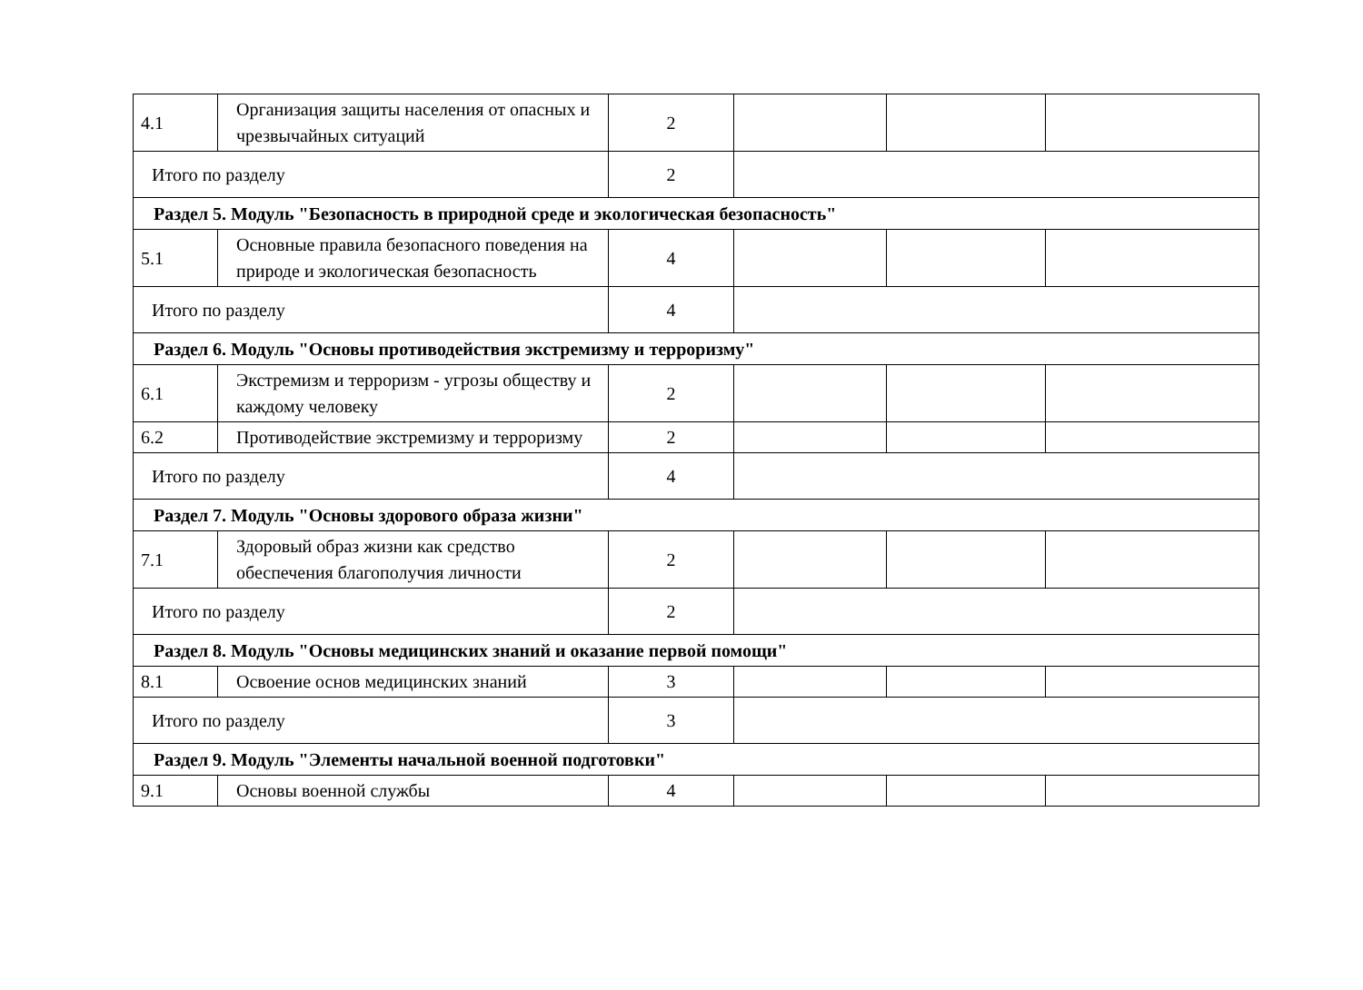| 4.1 | Организация защиты населения от опасных и чрезвычайных ситуаций | 2 | | | |
| Итого по разделу | | 2 | | | |
| Раздел 5. Модуль "Безопасность в природной среде и экологическая безопасность" | | | | | |
| 5.1 | Основные правила безопасного поведения на природе и экологическая безопасность | 4 | | | |
| Итого по разделу | | 4 | | | |
| Раздел 6. Модуль "Основы противодействия экстремизму и терроризму" | | | | | |
| 6.1 | Экстремизм и терроризм - угрозы обществу и каждому человеку | 2 | | | |
| 6.2 | Противодействие экстремизму и терроризму | 2 | | | |
| Итого по разделу | | 4 | | | |
| Раздел 7. Модуль "Основы здорового образа жизни" | | | | | |
| 7.1 | Здоровый образ жизни как средство обеспечения благополучия личности | 2 | | | |
| Итого по разделу | | 2 | | | |
| Раздел 8. Модуль "Основы медицинских знаний и оказание первой помощи" | | | | | |
| 8.1 | Освоение основ медицинских знаний | 3 | | | |
| Итого по разделу | | 3 | | | |
| Раздел 9. Модуль "Элементы начальной военной подготовки" | | | | | |
| 9.1 | Основы военной службы | 4 | | | |